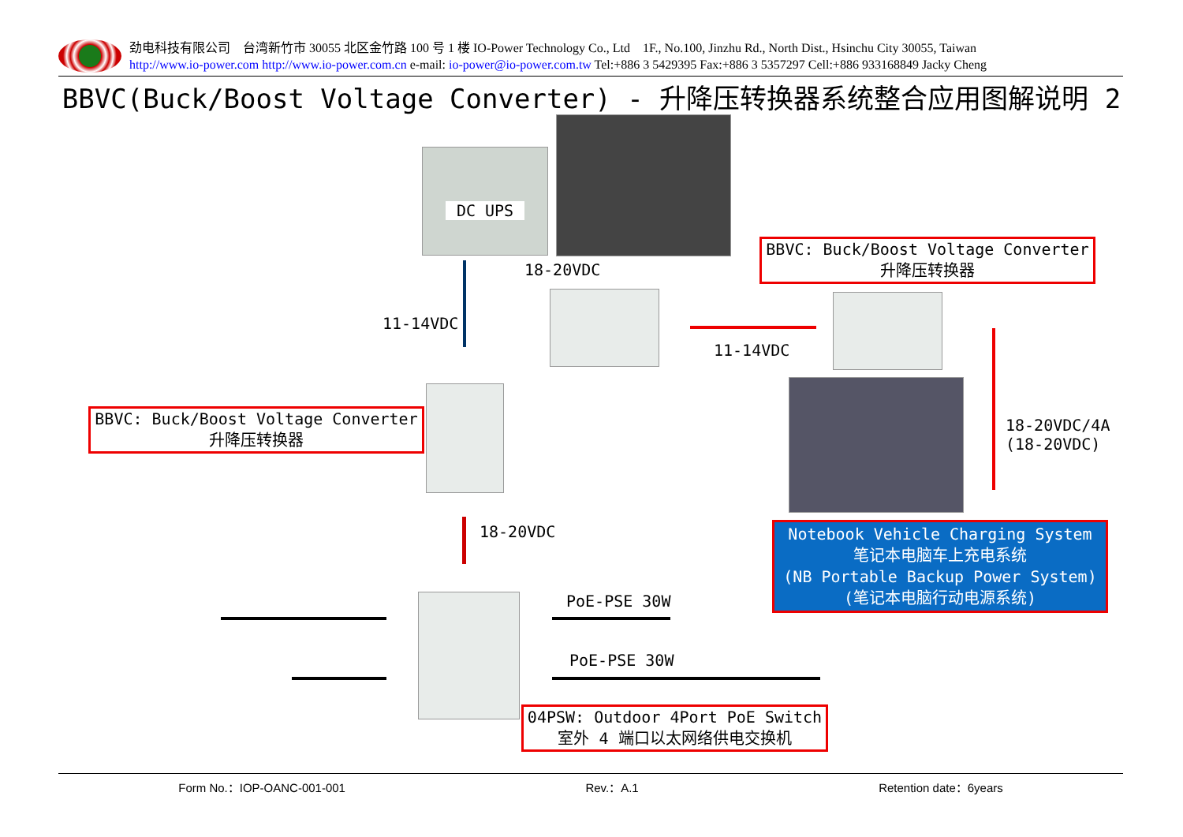劲电科技有限公司　台湾新竹市 30055 北区金竹路 100 号 1 楼 IO-Power Technology Co., Ltd　1F., No.100, Jinzhu Rd., North Dist., Hsinchu City 30055, Taiwan
http://www.io-power.com http://www.io-power.com.cn e-mail: io-power@io-power.com.tw Tel:+886 3 5429395 Fax:+886 3 5357297 Cell:+886 933168849 Jacky Cheng
BBVC(Buck/Boost Voltage Converter) - 升降压转换器系统整合应用图解说明 2
DC UPS
18-20VDC
11-14VDC
11-14VDC
18-20VDC/4A
(18-20VDC)
18-20VDC
PoE-PSE 30W
PoE-PSE 30W
BBVC: Buck/Boost Voltage Converter
升降压转换器
BBVC: Buck/Boost Voltage Converter
升降压转换器
Notebook Vehicle Charging System
笔记本电脑车上充电系统
(NB Portable Backup Power System)
(笔记本电脑行动电源系统)
04PSW: Outdoor 4Port PoE Switch
室外 4 端口以太网络供电交换机
Form No.：IOP-OANC-001-001 Rev.：A.1 Retention date：6years